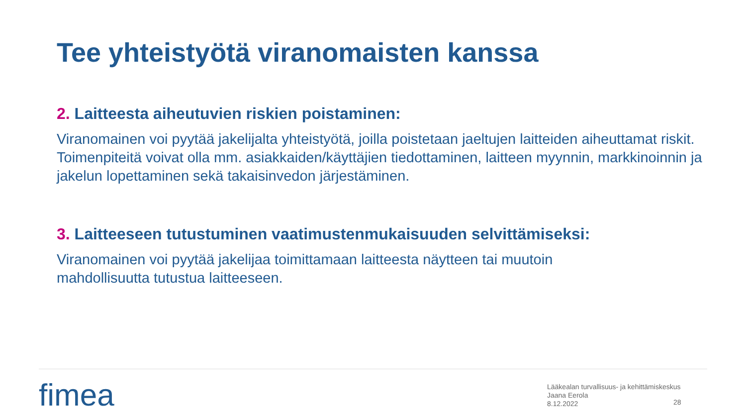Tee yhteistyötä viranomaisten kanssa
2. Laitteesta aiheutuvien riskien poistaminen:
Viranomainen voi pyytää jakelijalta yhteistyötä, joilla poistetaan jaeltujen laitteiden aiheuttamat riskit. Toimenpiteitä voivat olla mm. asiakkaiden/käyttäjien tiedottaminen, laitteen myynnin, markkinoinnin ja jakelun lopettaminen sekä takaisinvedon järjestäminen.
3. Laitteeseen tutustuminen vaatimustenmukaisuuden selvittämiseksi:
Viranomainen voi pyytää jakelijaa toimittamaan laitteesta näytteen tai muutoin
mahdollisuutta tutustua laitteeseen.
fimea
Lääkealan turvallisuus- ja kehittämiskeskus
Jaana Eerola
8.12.2022
28